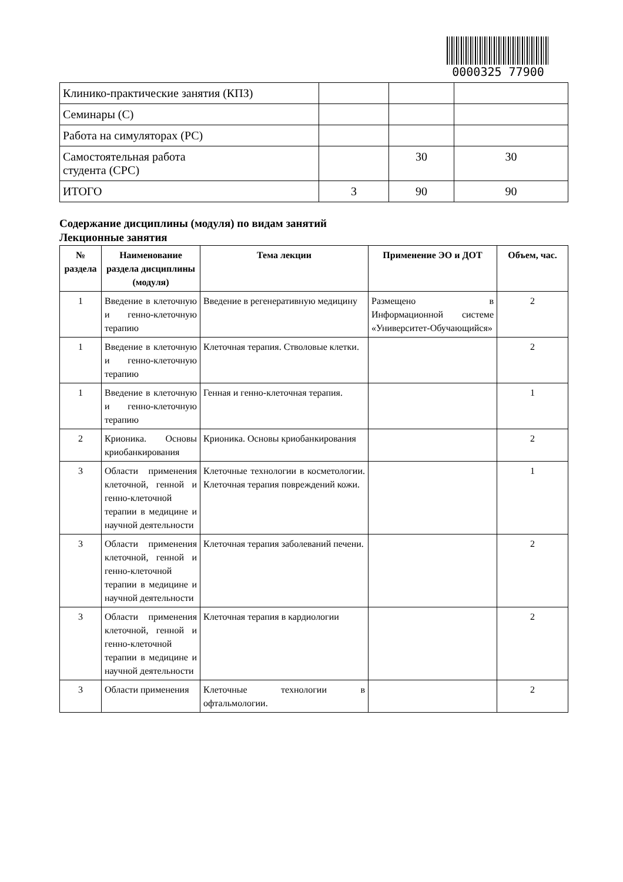0000325 77900
| Клинико-практические занятия (КПЗ) | | | |
| Семинары (С) | | | |
| Работа на симуляторах (РС) | | | |
| Самостоятельная работа студента (СРС) | | 30 | 30 |
| ИТОГО | 3 | 90 | 90 |
Содержание дисциплины (модуля) по видам занятий
Лекционные занятия
| № раздела | Наименование раздела дисциплины (модуля) | Тема лекции | Применение ЭО и ДОТ | Объем, час. |
| --- | --- | --- | --- | --- |
| 1 | Введение в клеточную и генно-клеточную терапию | Введение в регенеративную медицину | Размещено в Информационной системе «Университет-Обучающийся» | 2 |
| 1 | Введение в клеточную и генно-клеточную терапию | Клеточная терапия. Стволовые клетки. | | 2 |
| 1 | Введение в клеточную и генно-клеточную терапию | Генная и генно-клеточная терапия. | | 1 |
| 2 | Крионика. Основы криобанкирования | Крионика. Основы криобанкирования | | 2 |
| 3 | Области применения клеточной, генной и генно-клеточной терапии в медицине и научной деятельности | Клеточные технологии в косметологии. Клеточная терапия повреждений кожи. | | 1 |
| 3 | Области применения клеточной, генной и генно-клеточной терапии в медицине и научной деятельности | Клеточная терапия заболеваний печени. | | 2 |
| 3 | Области применения клеточной, генной и генно-клеточной терапии в медицине и научной деятельности | Клеточная терапия в кардиологии | | 2 |
| 3 | Области применения | Клеточные технологии в офтальмологии. | | 2 |